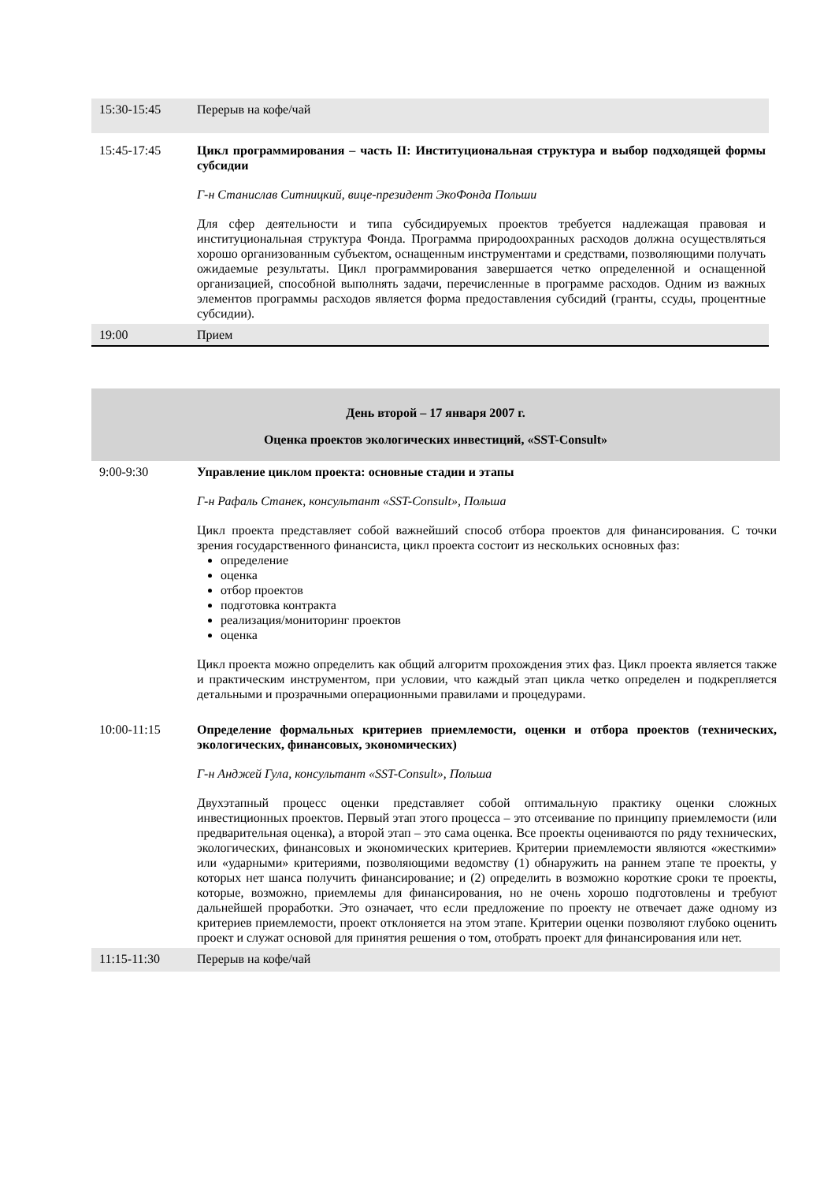| 15:30-15:45 | Перерыв на кофе/чай |
| 15:45-17:45 | Цикл программирования – часть II: Институциональная структура и выбор подходящей формы субсидии Г-н Станислав Ситницкий, вице-президент ЭкоФонда Польши Для сфер деятельности и типа субсидируемых проектов требуется надлежащая правовая и институциональная структура Фонда. Программа природоохранных расходов должна осуществляться хорошо организованным субъектом, оснащенным инструментами и средствами, позволяющими получать ожидаемые результаты. Цикл программирования завершается четко определенной и оснащенной организацией, способной выполнять задачи, перечисленные в программе расходов. Одним из важных элементов программы расходов является форма предоставления субсидий (гранты, ссуды, процентные субсидии). |
| 19:00 | Прием |
День второй – 17 января 2007 г.
Оценка проектов экологических инвестиций, «SST-Consult»
| 9:00-9:30 | Управление циклом проекта: основные стадии и этапы Г-н Рафаль Станек, консультант «SST-Consult», Польша Цикл проекта представляет собой важнейший способ отбора проектов для финансирования. С точки зрения государственного финансиста, цикл проекта состоит из нескольких основных фаз: определение оценка отбор проектов подготовка контракта реализация/мониторинг проектов оценка Цикл проекта можно определить как общий алгоритм прохождения этих фаз. Цикл проекта является также и практическим инструментом, при условии, что каждый этап цикла четко определен и подкрепляется детальными и прозрачными операционными правилами и процедурами. |
| 10:00-11:15 | Определение формальных критериев приемлемости, оценки и отбора проектов (технических, экологических, финансовых, экономических) Г-н Анджей Гула, консультант «SST-Consult», Польша Двухэтапный процесс оценки представляет собой оптимальную практику оценки сложных инвестиционных проектов. Первый этап этого процесса – это отсеивание по принципу приемлемости (или предварительная оценка), а второй этап – это сама оценка. Все проекты оцениваются по ряду технических, экологических, финансовых и экономических критериев. Критерии приемлемости являются «жесткими» или «ударными» критериями, позволяющими ведомству (1) обнаружить на раннем этапе те проекты, у которых нет шанса получить финансирование; и (2) определить в возможно короткие сроки те проекты, которые, возможно, приемлемы для финансирования, но не очень хорошо подготовлены и требуют дальнейшей проработки. Это означает, что если предложение по проекту не отвечает даже одному из критериев приемлемости, проект отклоняется на этом этапе. Критерии оценки позволяют глубоко оценить проект и служат основой для принятия решения о том, отобрать проект для финансирования или нет. |
| 11:15-11:30 | Перерыв на кофе/чай |